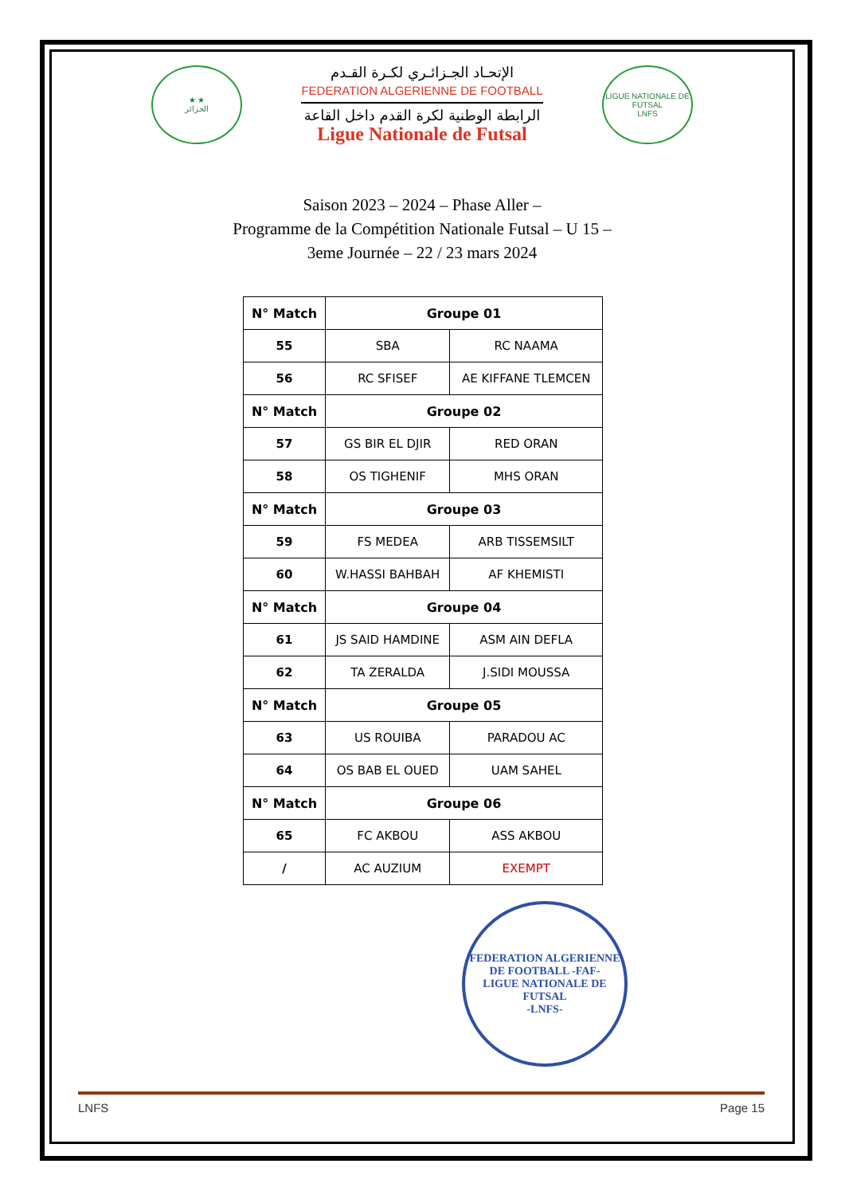★ ★
الجزائر
الإتحـاد الجـزائـري لكـرة القـدم
FEDERATION ALGERIENNE DE FOOTBALL
الرابطة الوطنية لكرة القدم داخل القاعة
Ligue Nationale de Futsal
LIGUE NATIONALE DE FUTSAL
LNFS
Saison 2023 – 2024 – Phase Aller –
Programme de la Compétition Nationale Futsal – U 15 –
3eme Journée – 22 / 23 mars 2024
| N° Match | Groupe 01 | |
| --- | --- | --- |
| 55 | SBA | RC NAAMA |
| 56 | RC SFISEF | AE KIFFANE TLEMCEN |
| N° Match | Groupe 02 | |
| 57 | GS BIR EL DJIR | RED ORAN |
| 58 | OS TIGHENIF | MHS ORAN |
| N° Match | Groupe 03 | |
| 59 | FS MEDEA | ARB TISSEMSILT |
| 60 | W.HASSI BAHBAH | AF KHEMISTI |
| N° Match | Groupe 04 | |
| 61 | JS SAID HAMDINE | ASM AIN DEFLA |
| 62 | TA ZERALDA | J.SIDI MOUSSA |
| N° Match | Groupe 05 | |
| 63 | US ROUIBA | PARADOU AC |
| 64 | OS BAB EL OUED | UAM SAHEL |
| N° Match | Groupe 06 | |
| 65 | FC AKBOU | ASS AKBOU |
| / | AC AUZIUM | EXEMPT |
FEDERATION ALGERIENNE DE FOOTBALL -FAF-
LIGUE NATIONALE DE FUTSAL
-LNFS-
LNFS Page 15